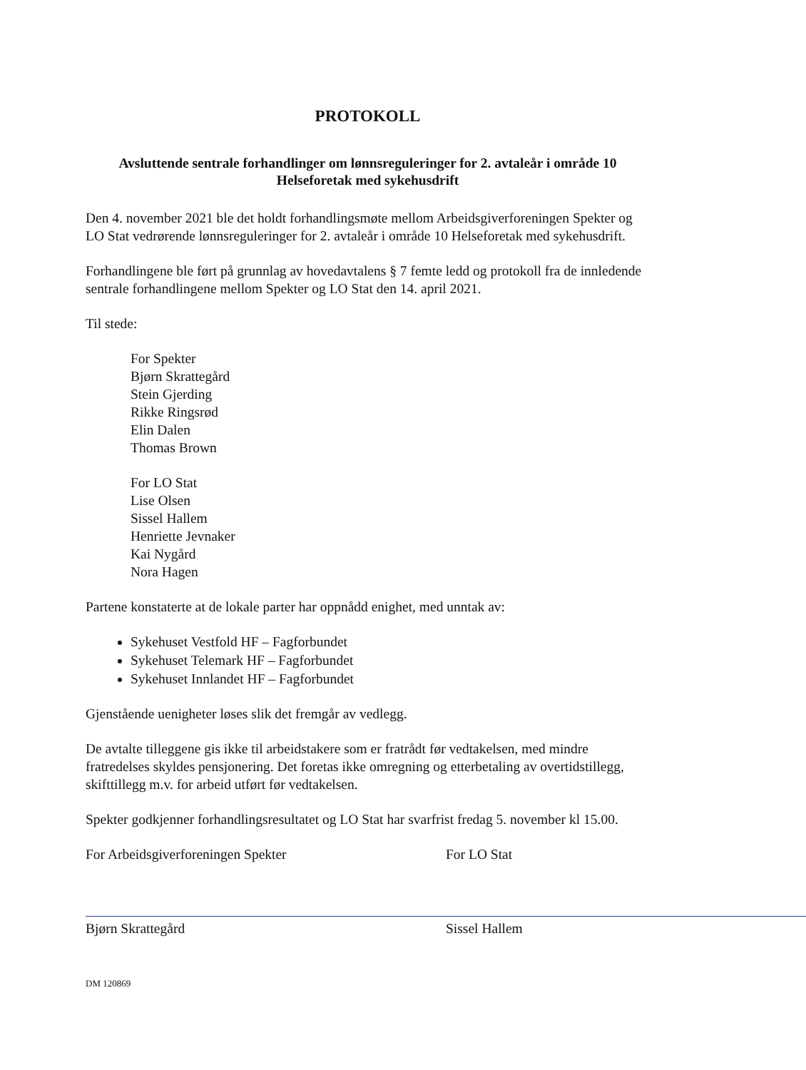PROTOKOLL
Avsluttende sentrale forhandlinger om lønnsreguleringer for 2. avtaleår i område 10
Helseforetak med sykehusdrift
Den 4. november 2021 ble det holdt forhandlingsmøte mellom Arbeidsgiverforeningen Spekter og LO Stat vedrørende lønnsreguleringer for 2. avtaleår i område 10 Helseforetak med sykehusdrift.
Forhandlingene ble ført på grunnlag av hovedavtalens § 7 femte ledd og protokoll fra de innledende sentrale forhandlingene mellom Spekter og LO Stat den 14. april 2021.
Til stede:
For Spekter
Bjørn Skrattegård
Stein Gjerding
Rikke Ringsrød
Elin Dalen
Thomas Brown
For LO Stat
Lise Olsen
Sissel Hallem
Henriette Jevnaker
Kai Nygård
Nora Hagen
Partene konstaterte at de lokale parter har oppnådd enighet, med unntak av:
Sykehuset Vestfold HF – Fagforbundet
Sykehuset Telemark HF – Fagforbundet
Sykehuset Innlandet HF – Fagforbundet
Gjenstående uenigheter løses slik det fremgår av vedlegg.
De avtalte tilleggene gis ikke til arbeidstakere som er fratrådt før vedtakelsen, med mindre fratredelses skyldes pensjonering. Det foretas ikke omregning og etterbetaling av overtidstillegg, skifttillegg m.v. for arbeid utført før vedtakelsen.
Spekter godkjenner forhandlingsresultatet og LO Stat har svarfrist fredag 5. november kl 15.00.
For Arbeidsgiverforeningen Spekter
Bjørn Skrattegård
For LO Stat
Sissel Hallem
DM 120869